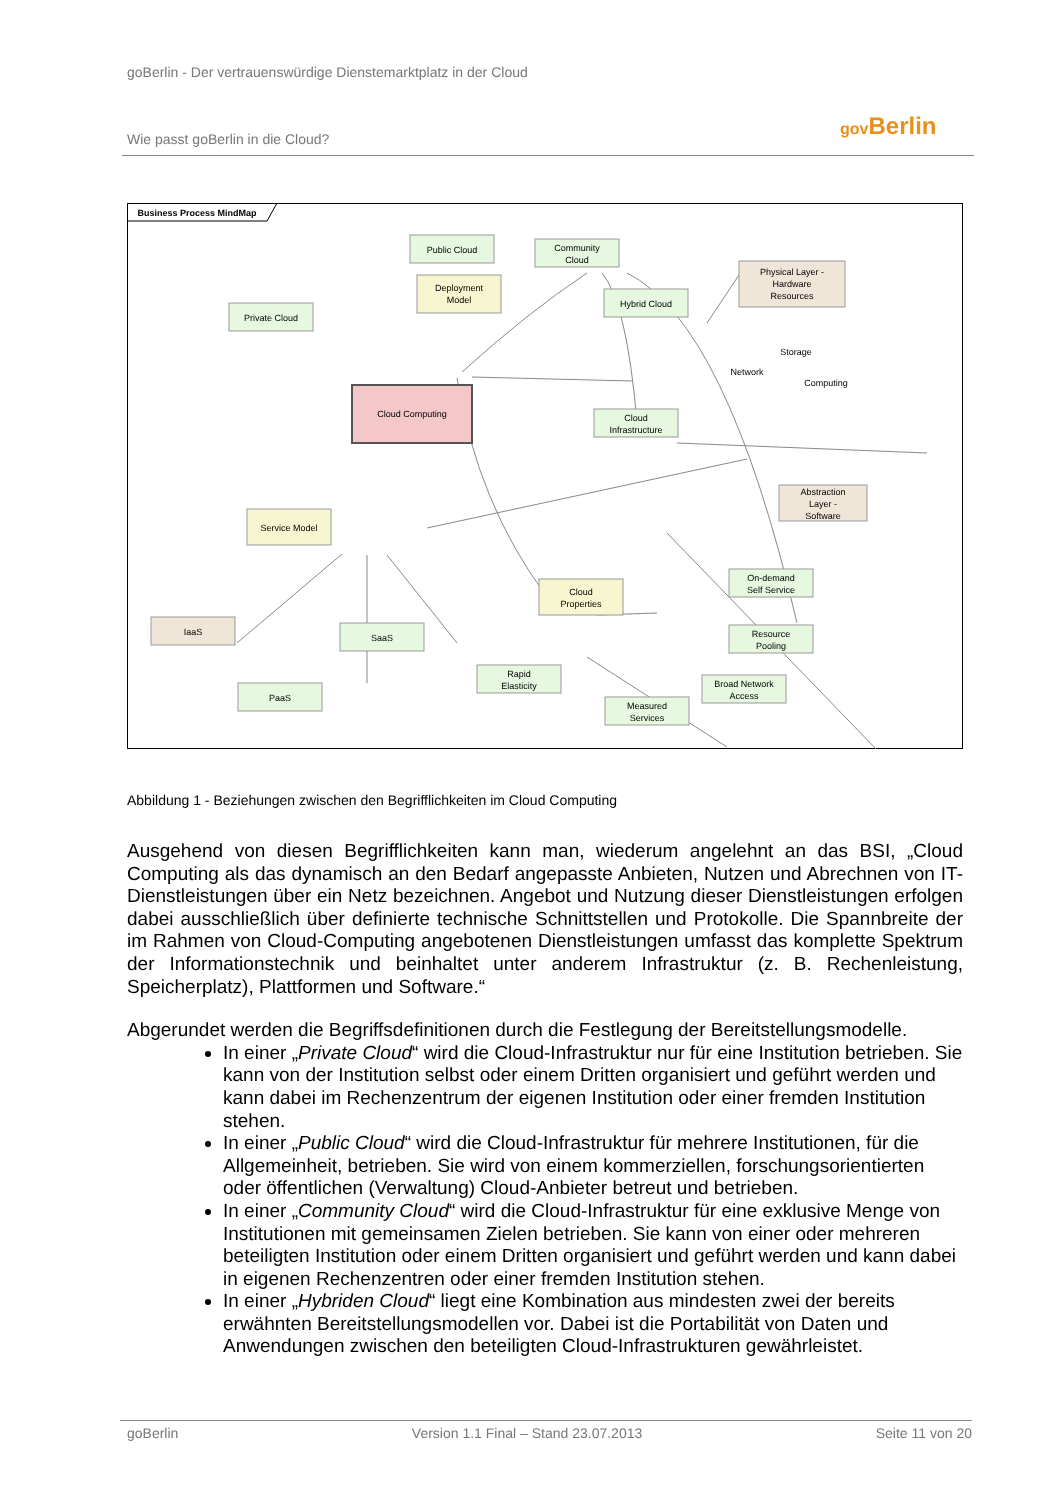goBerlin - Der vertrauenswürdige Dienstemarktplatz in der Cloud
Wie passt goBerlin in die Cloud?
gov Berlin
Business Process MindMap
Public Cloud
Community
Cloud
Deployment
Model
Private Cloud
Hybrid Cloud
Physical Layer -
Hardware
Resources
Storage
Network
Computing
Cloud Computing
Cloud
Infrastructure
Abstraction
Layer -
Software
Service Model
Cloud
Properties
On-demand
Self Service
Resource
Pooling
IaaS
SaaS
Rapid
Elasticity
Broad Network
Access
PaaS
Measured
Services
Abbildung 1 - Beziehungen zwischen den Begrifflichkeiten im Cloud Computing
Ausgehend von diesen Begrifflichkeiten kann man, wiederum angelehnt an das BSI, „Cloud Computing als das dynamisch an den Bedarf angepasste Anbieten, Nutzen und Abrechnen von IT-Dienstleistungen über ein Netz bezeichnen. Angebot und Nutzung dieser Dienstleistungen erfolgen dabei ausschließlich über definierte technische Schnittstellen und Protokolle. Die Spannbreite der im Rahmen von Cloud-Computing angebotenen Dienstleistungen umfasst das komplette Spektrum der Informationstechnik und beinhaltet unter anderem Infrastruktur (z. B. Rechenleistung, Speicherplatz), Plattformen und Software.“
Abgerundet werden die Begriffsdefinitionen durch die Festlegung der Bereitstellungsmodelle.
In einer „Private Cloud“ wird die Cloud-Infrastruktur nur für eine Institution betrieben. Sie kann von der Institution selbst oder einem Dritten organisiert und geführt werden und kann dabei im Rechenzentrum der eigenen Institution oder einer fremden Institution stehen.
In einer „Public Cloud“ wird die Cloud-Infrastruktur für mehrere Institutionen, für die Allgemeinheit, betrieben. Sie wird von einem kommerziellen, forschungsorientierten oder öffentlichen (Verwaltung) Cloud-Anbieter betreut und betrieben.
In einer „Community Cloud“ wird die Cloud-Infrastruktur für eine exklusive Menge von Institutionen mit gemeinsamen Zielen betrieben. Sie kann von einer oder mehreren beteiligten Institution oder einem Dritten organisiert und geführt werden und kann dabei in eigenen Rechenzentren oder einer fremden Institution stehen.
In einer „Hybriden Cloud“ liegt eine Kombination aus mindesten zwei der bereits erwähnten Bereitstellungsmodellen vor. Dabei ist die Portabilität von Daten und Anwendungen zwischen den beteiligten Cloud-Infrastrukturen gewährleistet.
goBerlin Version 1.1 Final – Stand 23.07.2013 Seite 11 von 20